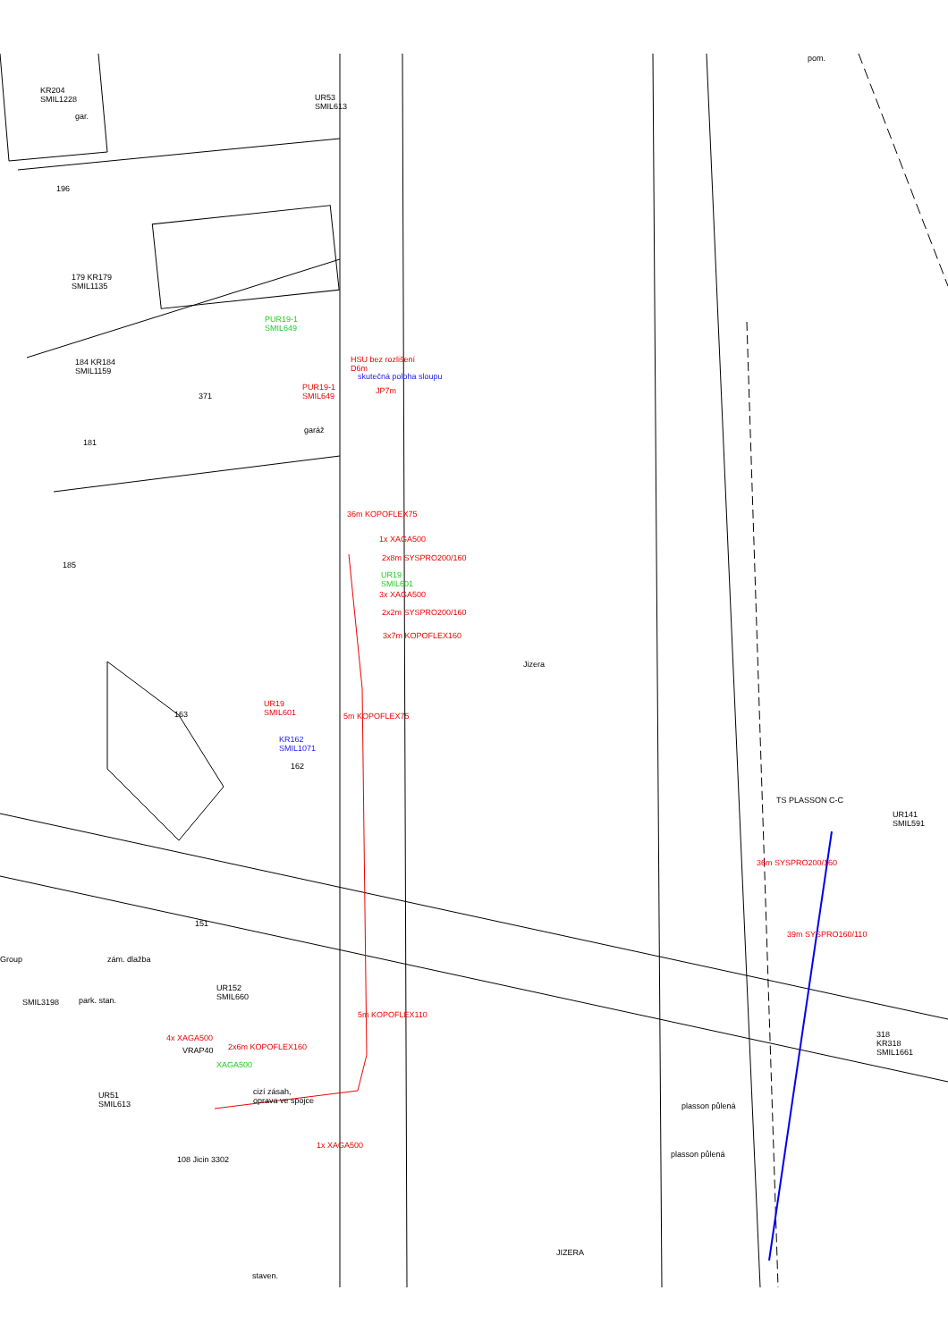KR204
SMIL1228
gar.
UR53
SMIL613
pom.
196
179 KR179
SMIL1135
PUR19-1
SMIL649
HSU bez rozlišení
D6m
skutečná poloha sloupu
PUR19-1
SMIL649
JP7m
184 KR184
SMIL1159
371
garáž
181
185
1x XAGA500
2x8m SYSPRO200/160
36m KOPOFLEX75
UR19
SMIL601
3x XAGA500
2x2m SYSPRO200/160
3x7m KOPOFLEX160
Jizera
163
UR19
SMIL601
5m KOPOFLEX75
KR162
SMIL1071
162
TS PLASSON C-C
UR141
SMIL591
36m SYSPRO200/160
39m SYSPRO160/110
151
zám. dlažba
Group
park. stan.
SMIL3198
UR152
SMIL660
5m KOPOFLEX110
4x XAGA500
VRAP40 2x6m KOPOFLEX160
XAGA500
318
KR318
SMIL1661
UR51
SMIL613
cizí zásah,
oprava ve spojce
plasson půlená
1x XAGA500
plasson půlená
108 Jicin 3302
JIZERA
staven.